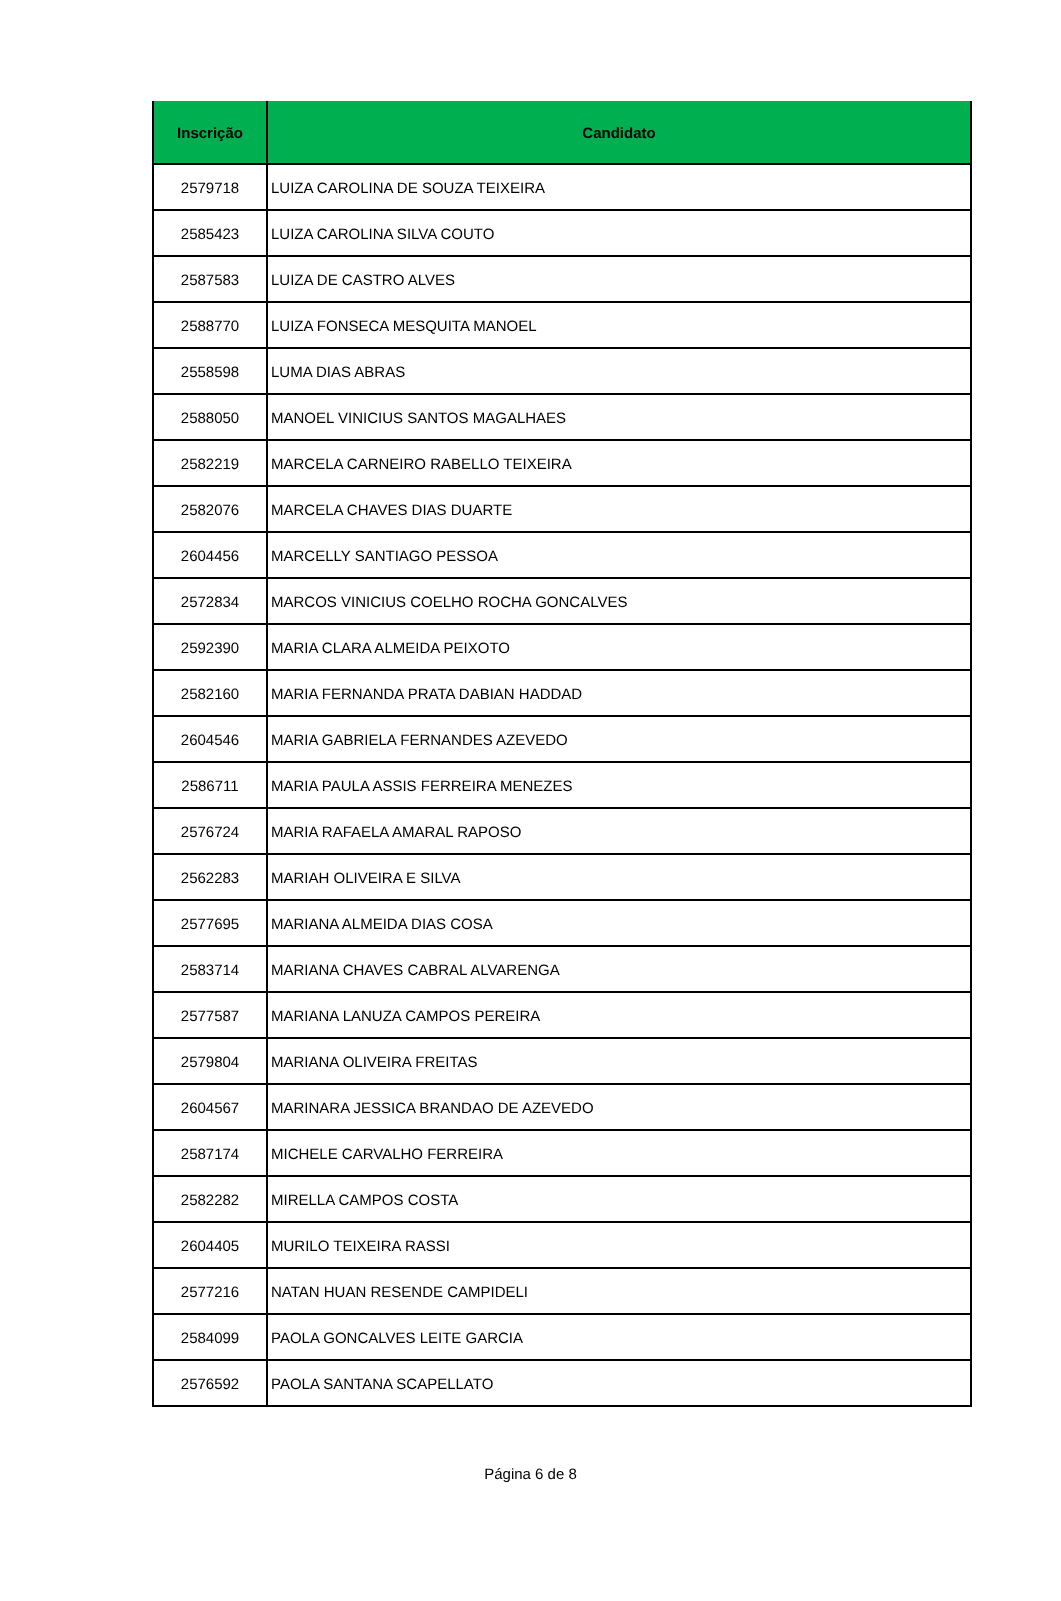| Inscrição | Candidato |
| --- | --- |
| 2579718 | LUIZA CAROLINA DE SOUZA TEIXEIRA |
| 2585423 | LUIZA CAROLINA SILVA COUTO |
| 2587583 | LUIZA DE CASTRO ALVES |
| 2588770 | LUIZA FONSECA MESQUITA MANOEL |
| 2558598 | LUMA DIAS ABRAS |
| 2588050 | MANOEL VINICIUS SANTOS MAGALHAES |
| 2582219 | MARCELA CARNEIRO RABELLO TEIXEIRA |
| 2582076 | MARCELA CHAVES DIAS DUARTE |
| 2604456 | MARCELLY SANTIAGO PESSOA |
| 2572834 | MARCOS VINICIUS COELHO ROCHA GONCALVES |
| 2592390 | MARIA CLARA ALMEIDA PEIXOTO |
| 2582160 | MARIA FERNANDA PRATA DABIAN HADDAD |
| 2604546 | MARIA GABRIELA FERNANDES AZEVEDO |
| 2586711 | MARIA PAULA ASSIS FERREIRA MENEZES |
| 2576724 | MARIA RAFAELA AMARAL RAPOSO |
| 2562283 | MARIAH OLIVEIRA E SILVA |
| 2577695 | MARIANA ALMEIDA DIAS COSA |
| 2583714 | MARIANA CHAVES CABRAL ALVARENGA |
| 2577587 | MARIANA LANUZA CAMPOS PEREIRA |
| 2579804 | MARIANA OLIVEIRA FREITAS |
| 2604567 | MARINARA JESSICA BRANDAO DE AZEVEDO |
| 2587174 | MICHELE CARVALHO FERREIRA |
| 2582282 | MIRELLA CAMPOS COSTA |
| 2604405 | MURILO TEIXEIRA RASSI |
| 2577216 | NATAN HUAN RESENDE CAMPIDELI |
| 2584099 | PAOLA GONCALVES LEITE GARCIA |
| 2576592 | PAOLA SANTANA SCAPELLATO |
Página 6 de 8